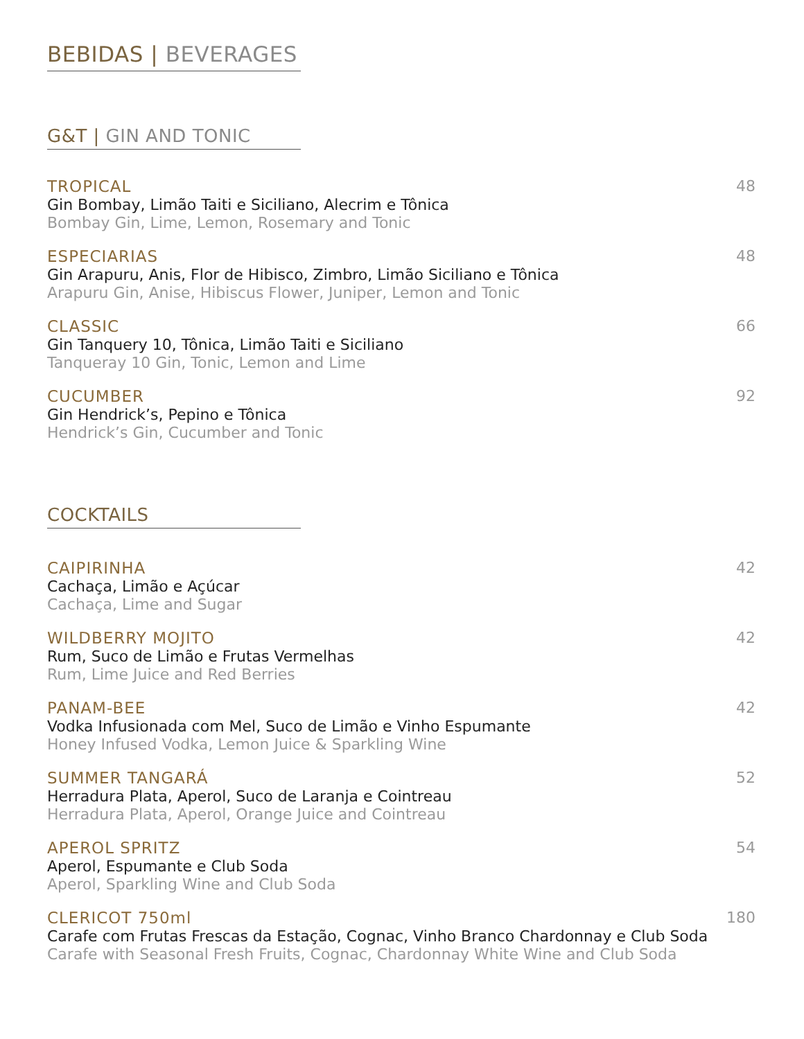BEBIDAS | BEVERAGES
G&T | GIN AND TONIC
TROPICAL
Gin Bombay, Limão Taiti e Siciliano, Alecrim e Tônica
Bombay Gin, Lime, Lemon, Rosemary and Tonic
48
ESPECIARIAS
Gin Arapuru, Anis, Flor de Hibisco, Zimbro, Limão Siciliano e Tônica
Arapuru Gin, Anise, Hibiscus Flower, Juniper, Lemon and Tonic
48
CLASSIC
Gin Tanquery 10, Tônica, Limão Taiti e Siciliano
Tanqueray 10 Gin, Tonic, Lemon and Lime
66
CUCUMBER
Gin Hendrick’s, Pepino e Tônica
Hendrick’s Gin, Cucumber and Tonic
92
COCKTAILS
CAIPIRINHA
Cachaça, Limão e Açúcar
Cachaça, Lime and Sugar
42
WILDBERRY MOJITO
Rum, Suco de Limão e Frutas Vermelhas
Rum, Lime Juice and Red Berries
42
PANAM-BEE
Vodka Infusionada com Mel, Suco de Limão e Vinho Espumante
Honey Infused Vodka, Lemon Juice & Sparkling Wine
42
SUMMER TANGARÁ
Herradura Plata, Aperol, Suco de Laranja e Cointreau
Herradura Plata, Aperol, Orange Juice and Cointreau
52
APEROL SPRITZ
Aperol, Espumante e Club Soda
Aperol, Sparkling Wine and Club Soda
54
CLERICOT 750ml
Carafe com Frutas Frescas da Estação, Cognac, Vinho Branco Chardonnay e Club Soda
Carafe with Seasonal Fresh Fruits, Cognac, Chardonnay White Wine and Club Soda
180